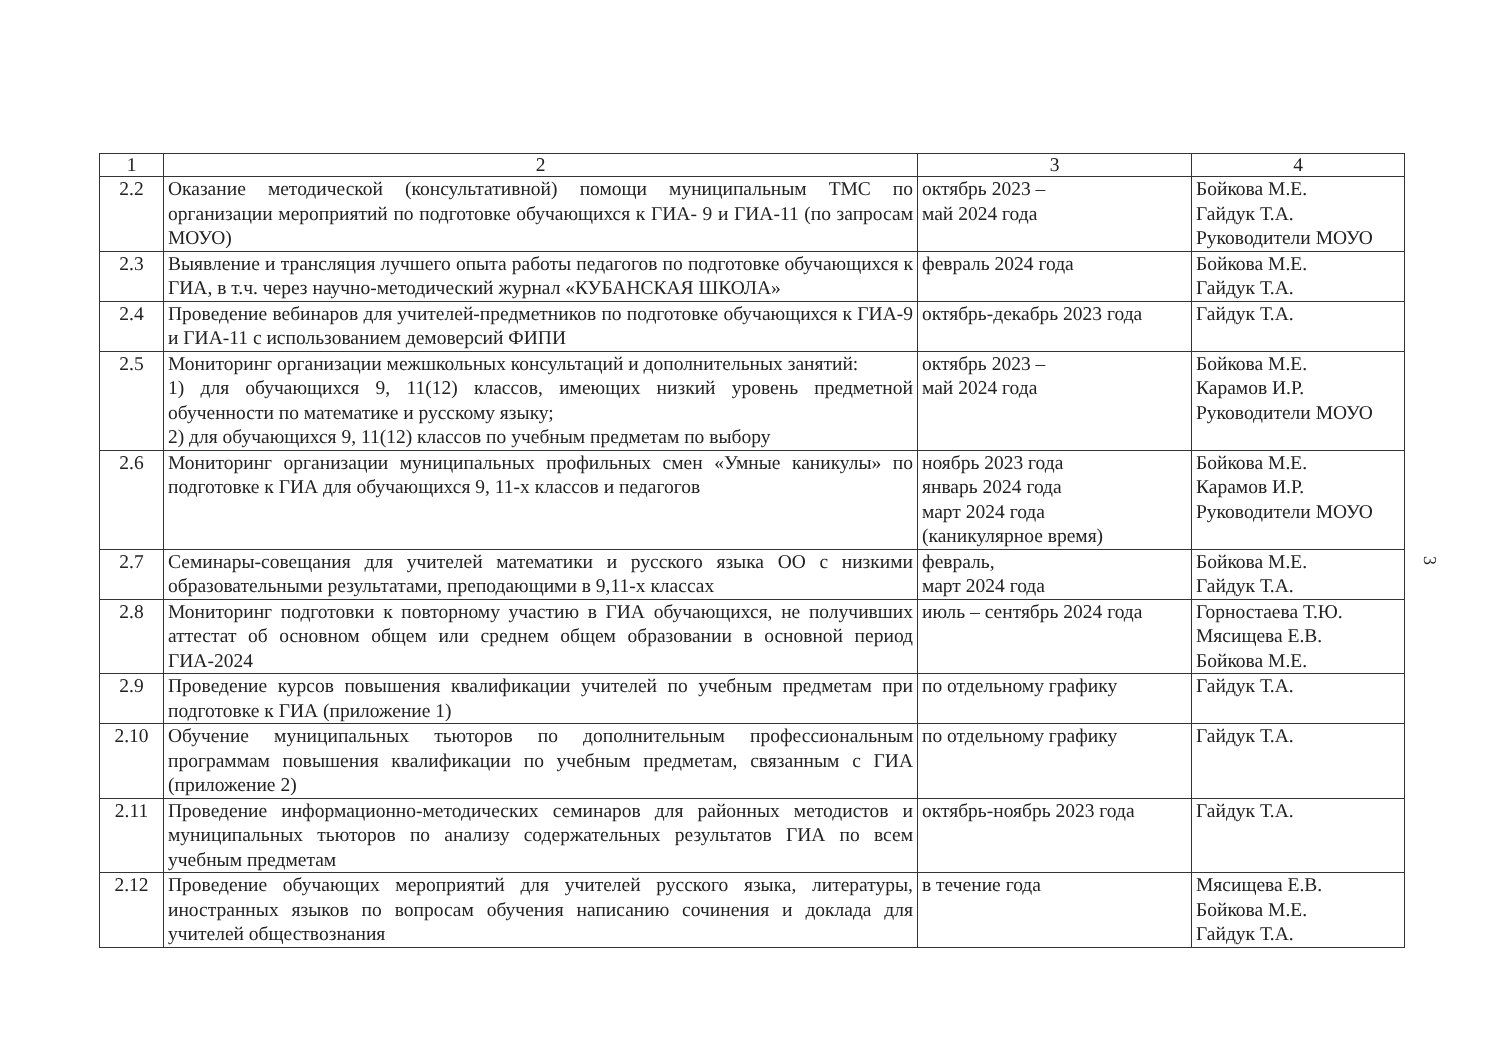| 1 | 2 | 3 | 4 |
| --- | --- | --- | --- |
| 2.2 | Оказание методической (консультативной) помощи муниципальным ТМС по организации мероприятий по подготовке обучающихся к ГИА- 9 и ГИА-11 (по запросам МОУО) | октябрь 2023 – май 2024 года | Бойкова М.Е. Гайдук Т.А. Руководители МОУО |
| 2.3 | Выявление и трансляция лучшего опыта работы педагогов по подготовке обучающихся к ГИА, в т.ч. через научно-методический журнал «КУБАНСКАЯ ШКОЛА» | февраль 2024 года | Бойкова М.Е. Гайдук Т.А. |
| 2.4 | Проведение вебинаров для учителей-предметников по подготовке обучающихся к ГИА-9 и ГИА-11 с использованием демоверсий ФИПИ | октябрь-декабрь 2023 года | Гайдук Т.А. |
| 2.5 | Мониторинг организации межшкольных консультаций и дополнительных занятий: 1) для обучающихся 9, 11(12) классов, имеющих низкий уровень предметной обученности по математике и русскому языку; 2) для обучающихся 9, 11(12) классов по учебным предметам по выбору | октябрь 2023 – май 2024 года | Бойкова М.Е. Карамов И.Р. Руководители МОУО |
| 2.6 | Мониторинг организации муниципальных профильных смен «Умные каникулы» по подготовке к ГИА для обучающихся 9, 11-х классов и педагогов | ноябрь 2023 года январь 2024 года март 2024 года (каникулярное время) | Бойкова М.Е. Карамов И.Р. Руководители МОУО |
| 2.7 | Семинары-совещания для учителей математики и русского языка ОО с низкими образовательными результатами, преподающими в 9,11-х классах | февраль, март 2024 года | Бойкова М.Е. Гайдук Т.А. |
| 2.8 | Мониторинг подготовки к повторному участию в ГИА обучающихся, не получивших аттестат об основном общем или среднем общем образовании в основной период ГИА-2024 | июль – сентябрь 2024 года | Горностаева Т.Ю. Мясищева Е.В. Бойкова М.Е. |
| 2.9 | Проведение курсов повышения квалификации учителей по учебным предметам при подготовке к ГИА (приложение 1) | по отдельному графику | Гайдук Т.А. |
| 2.10 | Обучение муниципальных тьюторов по дополнительным профессиональным программам повышения квалификации по учебным предметам, связанным с ГИА (приложение 2) | по отдельному графику | Гайдук Т.А. |
| 2.11 | Проведение информационно-методических семинаров для районных методистов и муниципальных тьюторов по анализу содержательных результатов ГИА по всем учебным предметам | октябрь-ноябрь 2023 года | Гайдук Т.А. |
| 2.12 | Проведение обучающих мероприятий для учителей русского языка, литературы, иностранных языков по вопросам обучения написанию сочинения и доклада для учителей обществознания | в течение года | Мясищева Е.В. Бойкова М.Е. Гайдук Т.А. |
3